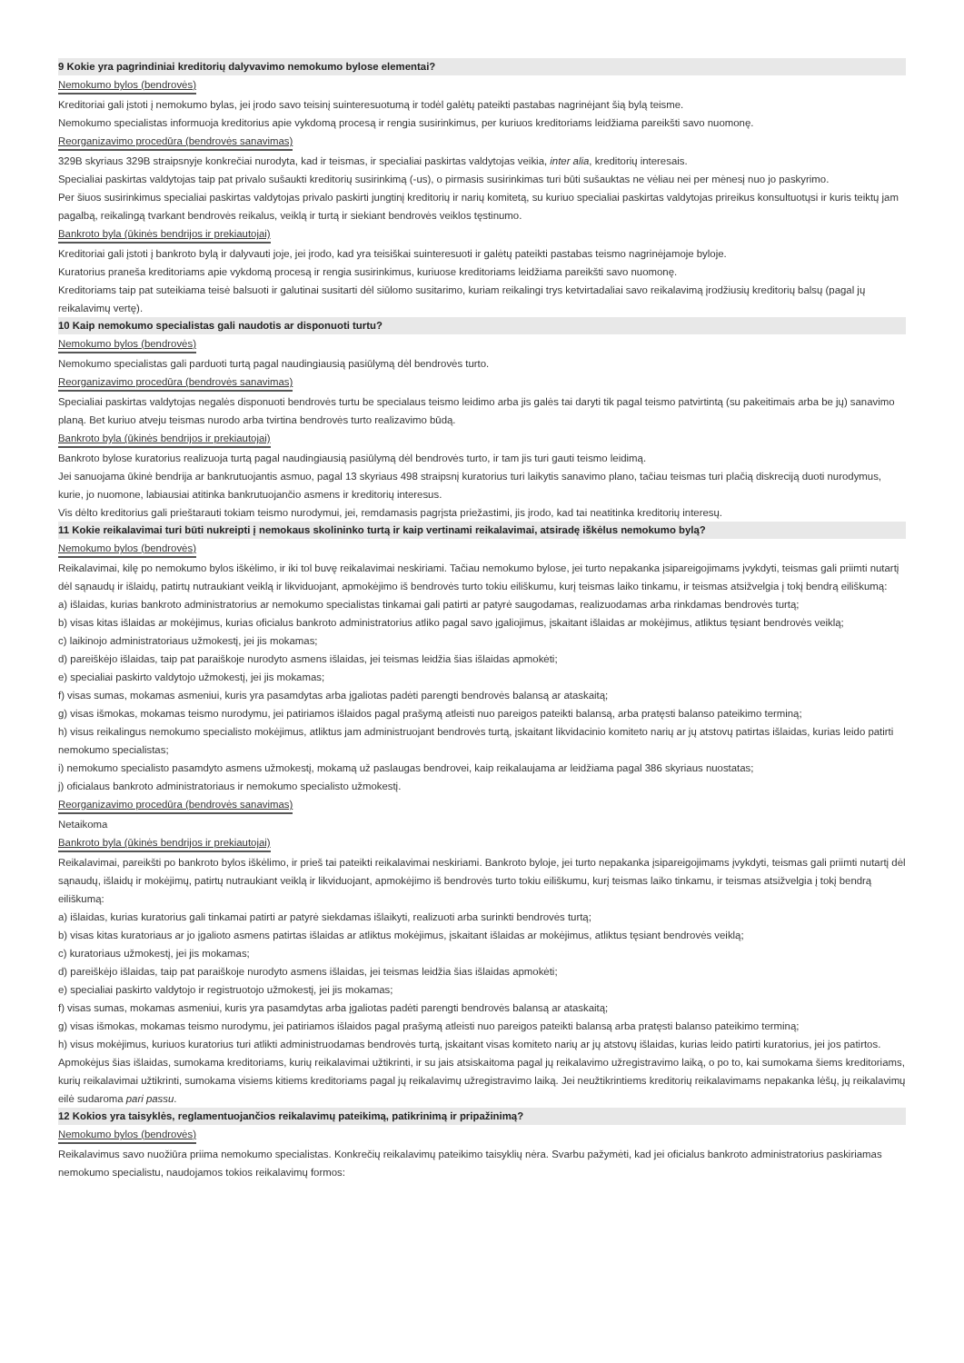9 Kokie yra pagrindiniai kreditorių dalyvavimo nemokumo bylose elementai?
Nemokumo bylos (bendrovės)
Kreditoriai gali įstoti į nemokumo bylas, jei įrodo savo teisinį suinteresuotumą ir todėl galėtų pateikti pastabas nagrinėjant šią bylą teisme.
Nemokumo specialistas informuoja kreditorius apie vykdomą procesą ir rengia susirinkimus, per kuriuos kreditoriams leidžiama pareikšti savo nuomonę.
Reorganizavimo procedūra (bendrovės sanavimas)
329B skyriaus 329B straipsnyje konkrečiai nurodyta, kad ir teismas, ir specialiai paskirtas valdytojas veikia, inter alia, kreditorių interesais.
Specialiai paskirtas valdytojas taip pat privalo sušaukti kreditorių susirinkimą (-us), o pirmasis susirinkimas turi būti sušauktas ne vėliau nei per mėnesį nuo jo paskyrimo.
Per šiuos susirinkimus specialiai paskirtas valdytojas privalo paskirti jungtinį kreditorių ir narių komitetą, su kuriuo specialiai paskirtas valdytojas prireikus konsultuotųsi ir kuris teiktų jam pagalbą, reikalingą tvarkant bendrovės reikalus, veiklą ir turtą ir siekiant bendrovės veiklos tęstinumo.
Bankroto byla (ūkinės bendrijos ir prekiautojai)
Kreditoriai gali įstoti į bankroto bylą ir dalyvauti joje, jei įrodo, kad yra teisiškai suinteresuoti ir galėtų pateikti pastabas teismo nagrinėjamoje byloje.
Kuratorius praneša kreditoriams apie vykdomą procesą ir rengia susirinkimus, kuriuose kreditoriams leidžiama pareikšti savo nuomonę.
Kreditoriams taip pat suteikiama teisė balsuoti ir galutinai susitarti dėl siūlomo susitarimo, kuriam reikalingi trys ketvirtadaliai savo reikalavimą įrodžiusių kreditorių balsų (pagal jų reikalavimų vertę).
10 Kaip nemokumo specialistas gali naudotis ar disponuoti turtu?
Nemokumo bylos (bendrovės)
Nemokumo specialistas gali parduoti turtą pagal naudingiausią pasiūlymą dėl bendrovės turto.
Reorganizavimo procedūra (bendrovės sanavimas)
Specialiai paskirtas valdytojas negalės disponuoti bendrovės turtu be specialaus teismo leidimo arba jis galės tai daryti tik pagal teismo patvirtintą (su pakeitimais arba be jų) sanavimo planą. Bet kuriuo atveju teismas nurodo arba tvirtina bendrovės turto realizavimo būdą.
Bankroto byla (ūkinės bendrijos ir prekiautojai)
Bankroto bylose kuratorius realizuoja turtą pagal naudingiausią pasiūlymą dėl bendrovės turto, ir tam jis turi gauti teismo leidimą.
Jei sanuojama ūkinė bendrija ar bankrutuojantis asmuo, pagal 13 skyriaus 498 straipsnį kuratorius turi laikytis sanavimo plano, tačiau teismas turi plačią diskreciją duoti nurodymus, kurie, jo nuomone, labiausiai atitinka bankrutuojančio asmens ir kreditorių interesus.
Vis dėlto kreditorius gali prieštarauti tokiam teismo nurodymui, jei, remdamasis pagrįsta priežastimi, jis įrodo, kad tai neatitinka kreditorių interesų.
11 Kokie reikalavimai turi būti nukreipti į nemokaus skolininko turtą ir kaip vertinami reikalavimai, atsiradę iškėlus nemokumo bylą?
Nemokumo bylos (bendrovės)
Reikalavimai, kilę po nemokumo bylos iškėlimo, ir iki tol buvę reikalavimai neskiriami. Tačiau nemokumo bylose, jei turto nepakanka įsipareigojimams įvykdyti, teismas gali priimti nutartį dėl sąnaudų ir išlaidų, patirtų nutraukiant veiklą ir likviduojant, apmokėjimo iš bendrovės turto tokiu eiliškumu, kurį teismas laiko tinkamu, ir teismas atsižvelgia į tokį bendrą eiliškumą:
a) išlaidas, kurias bankroto administratorius ar nemokumo specialistas tinkamai gali patirti ar patyrė saugodamas, realizuodamas arba rinkdamas bendrovės turtą;
b) visas kitas išlaidas ar mokėjimus, kurias oficialus bankroto administratorius atliko pagal savo įgaliojimus, įskaitant išlaidas ar mokėjimus, atliktus tęsiant bendrovės veiklą;
c) laikinojo administratoriaus užmokestį, jei jis mokamas;
d) pareiškėjo išlaidas, taip pat paraiškoje nurodyto asmens išlaidas, jei teismas leidžia šias išlaidas apmokėti;
e) specialiai paskirto valdytojo užmokestį, jei jis mokamas;
f) visas sumas, mokamas asmeniui, kuris yra pasamdytas arba įgaliotas padėti parengti bendrovės balansą ar ataskaitą;
g) visas išmokas, mokamas teismo nurodymu, jei patiriamos išlaidos pagal prašymą atleisti nuo pareigos pateikti balansą, arba pratęsti balanso pateikimo terminą;
h) visus reikalingus nemokumo specialisto mokėjimus, atliktus jam administruojant bendrovės turtą, įskaitant likvidacinio komiteto narių ar jų atstovų patirtas išlaidas, kurias leido patirti nemokumo specialistas;
i) nemokumo specialisto pasamdyto asmens užmokestį, mokamą už paslaugas bendrovei, kaip reikalaujama ar leidžiama pagal 386 skyriaus nuostatas;
j) oficialaus bankroto administratoriaus ir nemokumo specialisto užmokestį.
Reorganizavimo procedūra (bendrovės sanavimas)
Netaikoma
Bankroto byla (ūkinės bendrijos ir prekiautojai)
Reikalavimai, pareikšti po bankroto bylos iškėlimo, ir prieš tai pateikti reikalavimai neskiriami. Bankroto byloje, jei turto nepakanka įsipareigojimams įvykdyti, teismas gali priimti nutartį dėl sąnaudų, išlaidų ir mokėjimų, patirtų nutraukiant veiklą ir likviduojant, apmokėjimo iš bendrovės turto tokiu eiliškumu, kurį teismas laiko tinkamu, ir teismas atsižvelgia į tokį bendrą eiliškumą:
a) išlaidas, kurias kuratorius gali tinkamai patirti ar patyrė siekdamas išlaikyti, realizuoti arba surinkti bendrovės turtą;
b) visas kitas kuratoriaus ar jo įgalioto asmens patirtas išlaidas ar atliktus mokėjimus, įskaitant išlaidas ar mokėjimus, atliktus tęsiant bendrovės veiklą;
c) kuratoriaus užmokestį, jei jis mokamas;
d) pareiškėjo išlaidas, taip pat paraiškoje nurodyto asmens išlaidas, jei teismas leidžia šias išlaidas apmokėti;
e) specialiai paskirto valdytojo ir registruotojo užmokestį, jei jis mokamas;
f) visas sumas, mokamas asmeniui, kuris yra pasamdytas arba įgaliotas padėti parengti bendrovės balansą ar ataskaitą;
g) visas išmokas, mokamas teismo nurodymu, jei patiriamos išlaidos pagal prašymą atleisti nuo pareigos pateikti balansą arba pratęsti balanso pateikimo terminą;
h) visus mokėjimus, kuriuos kuratorius turi atlikti administruodamas bendrovės turtą, įskaitant visas komiteto narių ar jų atstovų išlaidas, kurias leido patirti kuratorius, jei jos patirtos.
Apmokėjus šias išlaidas, sumokama kreditoriams, kurių reikalavimai užtikrinti, ir su jais atsiskaitoma pagal jų reikalavimo užregistravimo laiką, o po to, kai sumokama šiems kreditoriams, kurių reikalavimai užtikrinti, sumokama visiems kitiems kreditoriams pagal jų reikalavimų užregistravimo laiką. Jei neužtikrintiems kreditorių reikalavimams nepakanka lėšų, jų reikalavimų eilė sudaroma pari passu.
12 Kokios yra taisyklės, reglamentuojančios reikalavimų pateikimą, patikrinimą ir pripažinimą?
Nemokumo bylos (bendrovės)
Reikalavimus savo nuožiūra priima nemokumo specialistas. Konkrečių reikalavimų pateikimo taisyklių nėra. Svarbu pažymėti, kad jei oficialus bankroto administratorius paskiriamas nemokumo specialistu, naudojamos tokios reikalavimų formos: